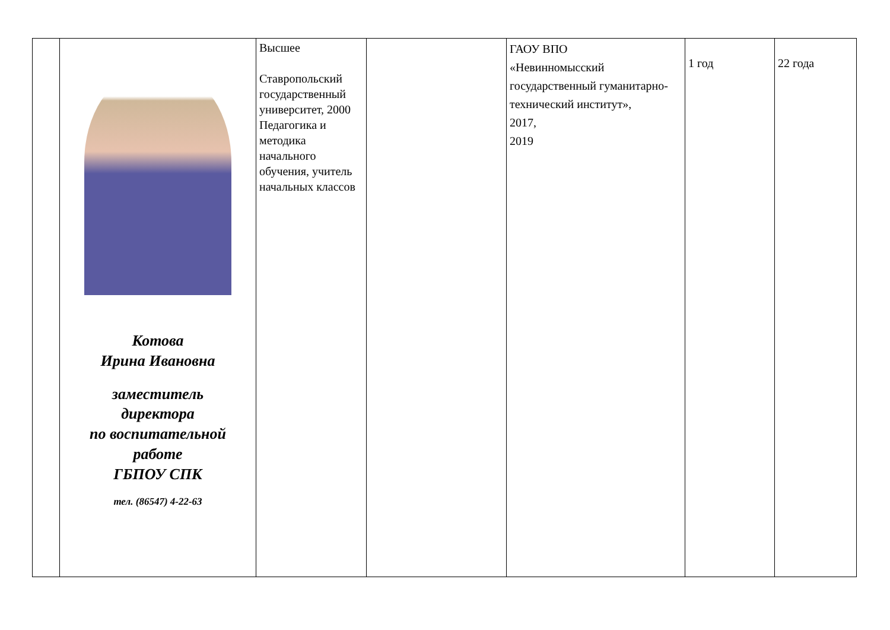| | Котова Ирина Ивановна заместитель директора по воспитательной работе ГБПОУ СПК тел. (86547) 4-22-63 | Высшее Ставропольский государственный университет, 2000 Педагогика и методика начального обучения, учитель начальных классов | | ГАОУ ВПО «Невинномысский государственный гуманитарно-технический институт», 2017, 2019 | 1 год | 22 года |